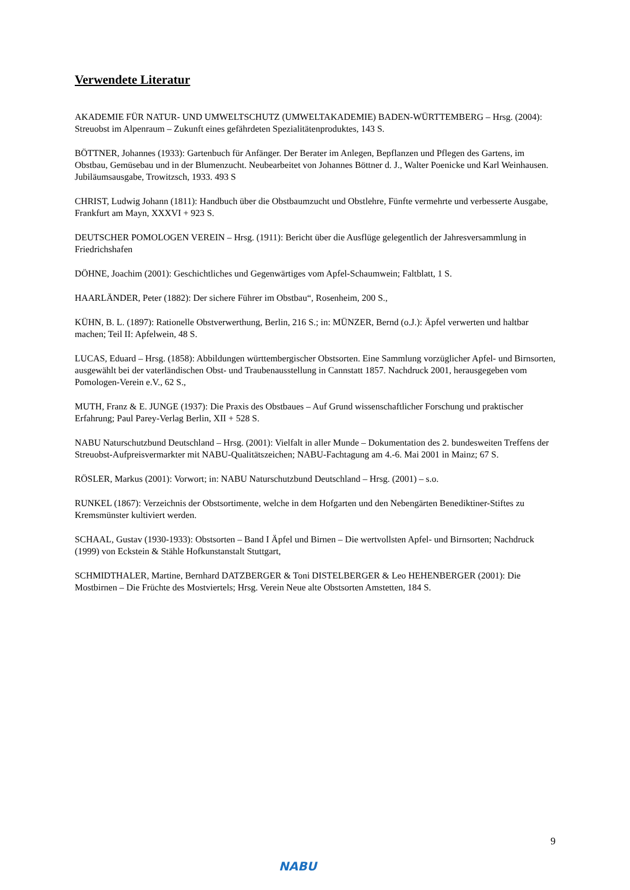Verwendete Literatur
AKADEMIE FÜR NATUR- UND UMWELTSCHUTZ (UMWELTAKADEMIE) BADEN-WÜRTTEMBERG – Hrsg. (2004): Streuobst im Alpenraum – Zukunft eines gefährdeten Spezialitätenproduktes, 143 S.
BÖTTNER, Johannes (1933): Gartenbuch für Anfänger. Der Berater im Anlegen, Bepflanzen und Pflegen des Gartens, im Obstbau, Gemüsebau und in der Blumenzucht. Neubearbeitet von Johannes Böttner d. J., Walter Poenicke und Karl Weinhausen. Jubiläumsausgabe, Trowitzsch, 1933. 493 S
CHRIST, Ludwig Johann (1811): Handbuch über die Obstbaumzucht und Obstlehre, Fünfte vermehrte und verbesserte Ausgabe, Frankfurt am Mayn, XXXVI + 923 S.
DEUTSCHER POMOLOGEN VEREIN – Hrsg. (1911): Bericht über die Ausflüge gelegentlich der Jahresversammlung in Friedrichshafen
DÖHNE, Joachim (2001): Geschichtliches und Gegenwärtiges vom Apfel-Schaumwein; Faltblatt, 1 S.
HAARLÄNDER, Peter (1882): Der sichere Führer im Obstbau“, Rosenheim, 200 S.,
KÜHN, B. L. (1897): Rationelle Obstverwerthung, Berlin, 216 S.; in: MÜNZER, Bernd (o.J.): Äpfel verwerten und haltbar machen; Teil II: Apfelwein, 48 S.
LUCAS, Eduard – Hrsg. (1858): Abbildungen württembergischer Obstsorten. Eine Sammlung vorzüglicher Apfel- und Birnsorten, ausgewählt bei der vaterländischen Obst- und Traubenausstellung in Cannstatt 1857. Nachdruck 2001, herausgegeben vom Pomologen-Verein e.V., 62 S.,
MUTH, Franz & E. JUNGE (1937): Die Praxis des Obstbaues – Auf Grund wissenschaftlicher Forschung und praktischer Erfahrung; Paul Parey-Verlag Berlin, XII + 528 S.
NABU Naturschutzbund Deutschland – Hrsg. (2001): Vielfalt in aller Munde – Dokumentation des 2. bundesweiten Treffens der Streuobst-Aufpreisvermarkter mit NABU-Qualitätszeichen; NABU-Fachtagung am 4.-6. Mai 2001 in Mainz; 67 S.
RÖSLER, Markus (2001): Vorwort; in: NABU Naturschutzbund Deutschland – Hrsg. (2001) – s.o.
RUNKEL (1867): Verzeichnis der Obstsortimente, welche in dem Hofgarten und den Nebengärten Benediktiner-Stiftes zu Kremsmünster kultiviert werden.
SCHAAL, Gustav (1930-1933): Obstsorten – Band I Äpfel und Birnen – Die wertvollsten Apfel- und Birnsorten; Nachdruck (1999) von Eckstein & Stähle Hofkunstanstalt Stuttgart,
SCHMIDTHALER, Martine, Bernhard DATZBERGER & Toni DISTELBERGER & Leo HEHENBERGER (2001): Die Mostbirnen – Die Früchte des Mostviertels; Hrsg. Verein Neue alte Obstsorten Amstetten, 184 S.
NABU 9